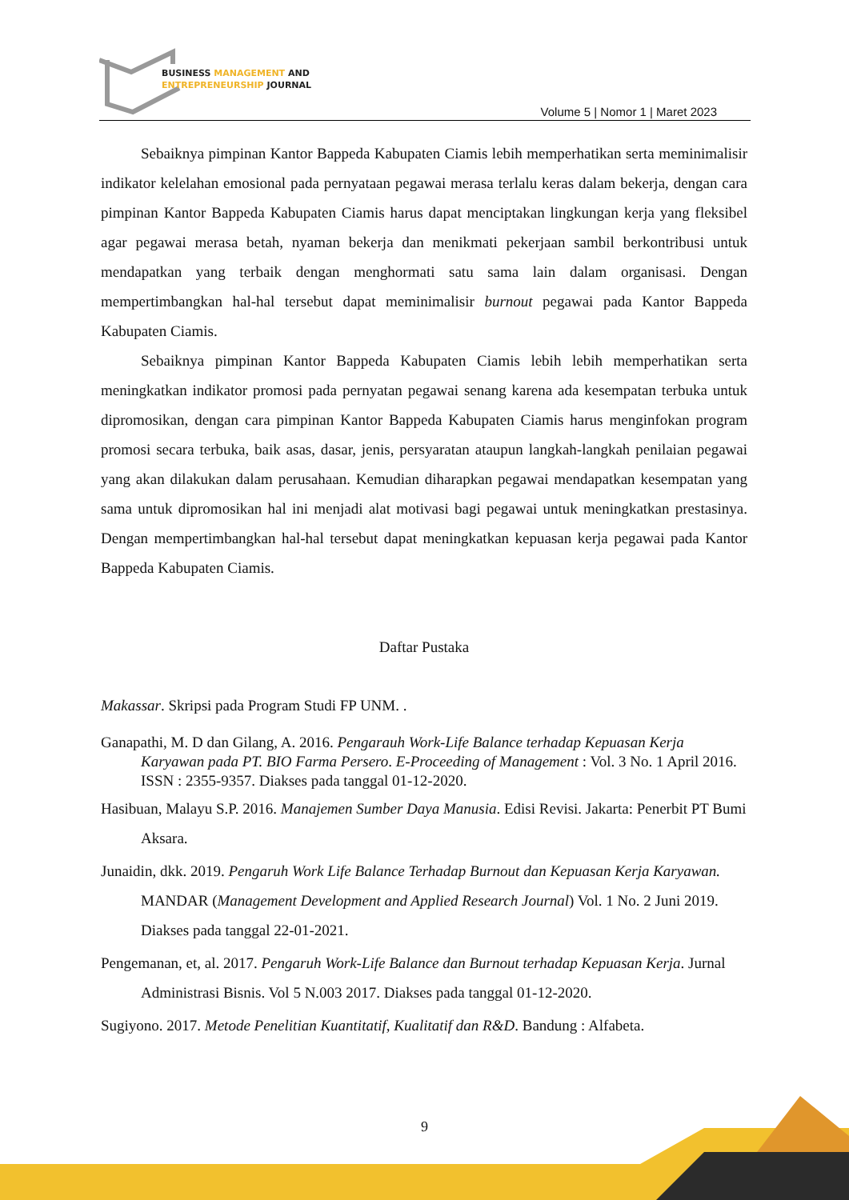BUSINESS MANAGEMENT AND
ENTREPRENEURSHIP JOURNAL
Volume 5 | Nomor 1 | Maret 2023
Sebaiknya pimpinan Kantor Bappeda Kabupaten Ciamis lebih memperhatikan serta meminimalisir indikator kelelahan emosional pada pernyataan pegawai merasa terlalu keras dalam bekerja, dengan cara pimpinan Kantor Bappeda Kabupaten Ciamis harus dapat menciptakan lingkungan kerja yang fleksibel agar pegawai merasa betah, nyaman bekerja dan menikmati pekerjaan sambil berkontribusi untuk mendapatkan yang terbaik dengan menghormati satu sama lain dalam organisasi. Dengan mempertimbangkan hal-hal tersebut dapat meminimalisir burnout pegawai pada Kantor Bappeda Kabupaten Ciamis.
Sebaiknya pimpinan Kantor Bappeda Kabupaten Ciamis lebih lebih memperhatikan serta meningkatkan indikator promosi pada pernyatan pegawai senang karena ada kesempatan terbuka untuk dipromosikan, dengan cara pimpinan Kantor Bappeda Kabupaten Ciamis harus menginfokan program promosi secara terbuka, baik asas, dasar, jenis, persyaratan ataupun langkah-langkah penilaian pegawai yang akan dilakukan dalam perusahaan. Kemudian diharapkan pegawai mendapatkan kesempatan yang sama untuk dipromosikan hal ini menjadi alat motivasi bagi pegawai untuk meningkatkan prestasinya. Dengan mempertimbangkan hal-hal tersebut dapat meningkatkan kepuasan kerja pegawai pada Kantor Bappeda Kabupaten Ciamis.
Daftar Pustaka
Makassar. Skripsi pada Program Studi FP UNM. .
Ganapathi, M. D dan Gilang, A. 2016. Pengarauh Work-Life Balance terhadap Kepuasan Kerja Karyawan pada PT. BIO Farma Persero. E-Proceeding of Management : Vol. 3 No. 1 April 2016. ISSN : 2355-9357. Diakses pada tanggal 01-12-2020.
Hasibuan, Malayu S.P. 2016. Manajemen Sumber Daya Manusia. Edisi Revisi. Jakarta: Penerbit PT Bumi Aksara.
Junaidin, dkk. 2019. Pengaruh Work Life Balance Terhadap Burnout dan Kepuasan Kerja Karyawan. MANDAR (Management Development and Applied Research Journal) Vol. 1 No. 2 Juni 2019. Diakses pada tanggal 22-01-2021.
Pengemanan, et, al. 2017. Pengaruh Work-Life Balance dan Burnout terhadap Kepuasan Kerja. Jurnal Administrasi Bisnis. Vol 5 N.003 2017. Diakses pada tanggal 01-12-2020.
Sugiyono. 2017. Metode Penelitian Kuantitatif, Kualitatif dan R&D. Bandung : Alfabeta.
9